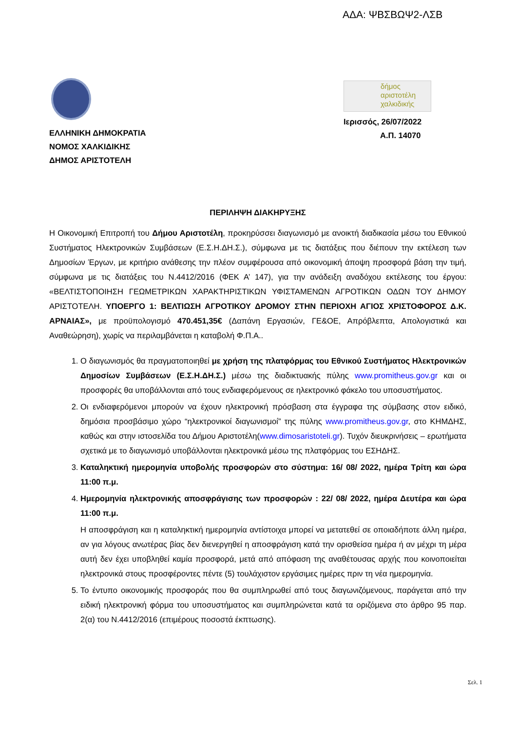ΑΔΑ: ΨΒΣΒΩΨ2-ΛΣΒ
ΕΛΛΗΝΙΚΗ ΔΗΜΟΚΡΑΤΙΑ
ΝΟΜΟΣ ΧΑΛΚΙΔΙΚΗΣ
ΔΗΜΟΣ ΑΡΙΣΤΟΤΕΛΗ
δήμος
αριστοτέλη
χαλκιδικής
Ιερισσός, 26/07/2022
Α.Π. 14070
ΠΕΡΙΛΗΨΗ ΔΙΑΚΗΡΥΞΗΣ
Η Οικονομική Επιτροπή του Δήμου Αριστοτέλη, προκηρύσσει διαγωνισμό με ανοικτή διαδικασία μέσω του Εθνικού Συστήματος Ηλεκτρονικών Συμβάσεων (Ε.Σ.Η.ΔΗ.Σ.), σύμφωνα με τις διατάξεις που διέπουν την εκτέλεση των Δημοσίων Έργων, με κριτήριο ανάθεσης την πλέον συμφέρουσα από οικονομική άποψη προσφορά βάση την τιμή, σύμφωνα με τις διατάξεις του Ν.4412/2016 (ΦΕΚ Α’ 147), για την ανάδειξη αναδόχου εκτέλεσης του έργου: «ΒΕΛΤΙΣΤΟΠΟΙΗΣΗ ΓΕΩΜΕΤΡΙΚΩΝ ΧΑΡΑΚΤΗΡΙΣΤΙΚΩΝ ΥΦΙΣΤΑΜΕΝΩΝ ΑΓΡΟΤΙΚΩΝ ΟΔΩΝ ΤΟΥ ΔΗΜΟΥ ΑΡΙΣΤΟΤΕΛΗ. ΥΠΟΕΡΓΟ 1: ΒΕΛΤΙΩΣΗ ΑΓΡΟΤΙΚΟΥ ΔΡΟΜΟΥ ΣΤΗΝ ΠΕΡΙΟΧΗ ΑΓΙΟΣ ΧΡΙΣΤΟΦΟΡΟΣ Δ.Κ. ΑΡΝΑΙΑΣ», με προϋπολογισμό 470.451,35€ (Δαπάνη Εργασιών, ΓΕ&ΟΕ, Απρόβλεπτα, Απολογιστικά και Αναθεώρηση), χωρίς να περιλαμβάνεται η καταβολή Φ.Π.Α..
1. Ο διαγωνισμός θα πραγματοποιηθεί με χρήση της πλατφόρμας του Εθνικού Συστήματος Ηλεκτρονικών Δημοσίων Συμβάσεων (Ε.Σ.Η.ΔΗ.Σ.) μέσω της διαδικτυακής πύλης www.promitheus.gov.gr και οι προσφορές θα υποβάλλονται από τους ενδιαφερόμενους σε ηλεκτρονικό φάκελο του υποσυστήματος.
2. Οι ενδιαφερόμενοι μπορούν να έχουν ηλεκτρονική πρόσβαση στα έγγραφα της σύμβασης στον ειδικό, δημόσια προσβάσιμο χώρο “ηλεκτρονικοί διαγωνισμοί” της πύλης www.promitheus.gov.gr, στο ΚΗΜΔΗΣ, καθώς και στην ιστοσελίδα του Δήμου Αριστοτέλη(www.dimosaristoteli.gr). Τυχόν διευκρινήσεις – ερωτήματα σχετικά με το διαγωνισμό υποβάλλονται ηλεκτρονικά μέσω της πλατφόρμας του ΕΣΗΔΗΣ.
3. Καταληκτική ημερομηνία υποβολής προσφορών στο σύστημα: 16/ 08/ 2022, ημέρα Τρίτη και ώρα 11:00 π.μ.
4. Ημερομηνία ηλεκτρονικής αποσφράγισης των προσφορών : 22/ 08/ 2022, ημέρα Δευτέρα και ώρα 11:00 π.μ.
Η αποσφράγιση και η καταληκτική ημερομηνία αντίστοιχα μπορεί να μετατεθεί σε οποιαδήποτε άλλη ημέρα, αν για λόγους ανωτέρας βίας δεν διενεργηθεί η αποσφράγιση κατά την ορισθείσα ημέρα ή αν μέχρι τη μέρα αυτή δεν έχει υποβληθεί καμία προσφορά, μετά από απόφαση της αναθέτουσας αρχής που κοινοποιείται ηλεκτρονικά στους προσφέροντες πέντε (5) τουλάχιστον εργάσιμες ημέρες πριν τη νέα ημερομηνία.
5. Το έντυπο οικονομικής προσφοράς που θα συμπληρωθεί από τους διαγωνιζόμενους, παράγεται από την ειδική ηλεκτρονική φόρμα του υποσυστήματος και συμπληρώνεται κατά τα οριζόμενα στο άρθρο 95 παρ. 2(α) του Ν.4412/2016 (επιμέρους ποσοστά έκπτωσης).
Σελ. 1